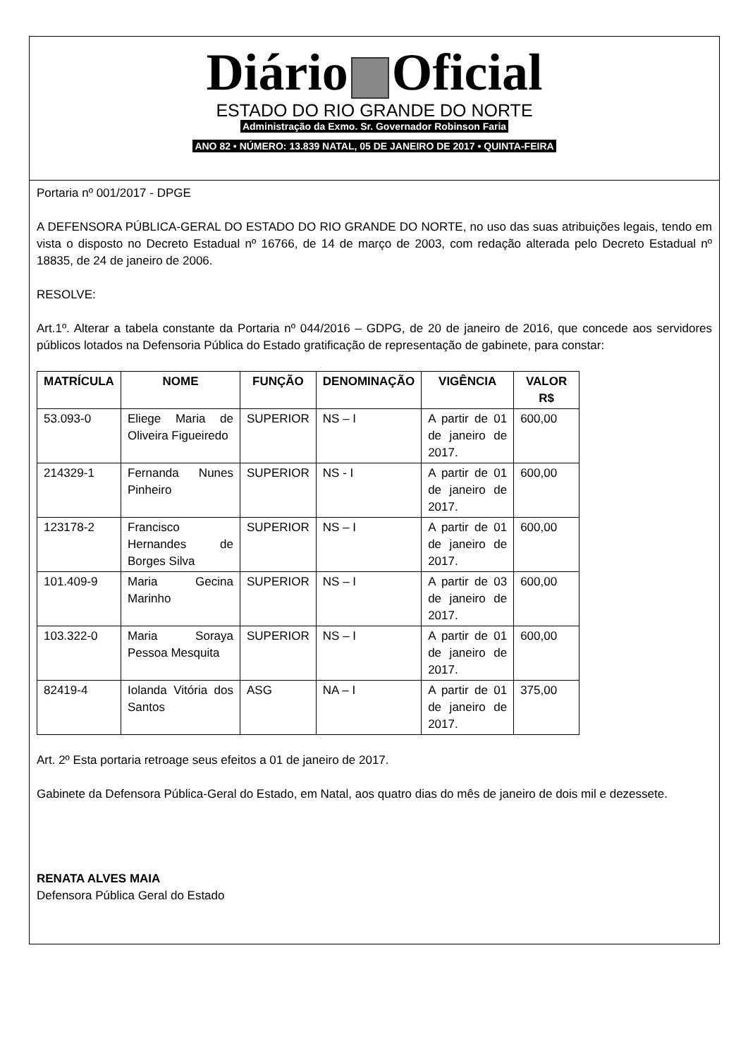Diário Oficial
ESTADO DO RIO GRANDE DO NORTE
Administração da Exmo. Sr. Governador Robinson Faria
ANO 82 • NÚMERO: 13.839 NATAL, 05 DE JANEIRO DE 2017 • QUINTA-FEIRA
Portaria nº 001/2017 - DPGE
A DEFENSORA PÚBLICA-GERAL DO ESTADO DO RIO GRANDE DO NORTE, no uso das suas atribuições legais, tendo em vista o disposto no Decreto Estadual nº 16766, de 14 de março de 2003, com redação alterada pelo Decreto Estadual nº 18835, de 24 de janeiro de 2006.
RESOLVE:
Art.1º. Alterar a tabela constante da Portaria nº 044/2016 – GDPG, de 20 de janeiro de 2016, que concede aos servidores públicos lotados na Defensoria Pública do Estado gratificação de representação de gabinete, para constar:
| MATRÍCULA | NOME | FUNÇÃO | DENOMINAÇÃO | VIGÊNCIA | VALOR R$ |
| --- | --- | --- | --- | --- | --- |
| 53.093-0 | Eliege Maria de Oliveira Figueiredo | SUPERIOR | NS – I | A partir de 01 de janeiro de 2017. | 600,00 |
| 214329-1 | Fernanda Nunes Pinheiro | SUPERIOR | NS - I | A partir de 01 de janeiro de 2017. | 600,00 |
| 123178-2 | Francisco Hernandes de Borges Silva | SUPERIOR | NS – I | A partir de 01 de janeiro de 2017. | 600,00 |
| 101.409-9 | Maria Gecina Marinho | SUPERIOR | NS – I | A partir de 03 de janeiro de 2017. | 600,00 |
| 103.322-0 | Maria Soraya Pessoa Mesquita | SUPERIOR | NS – I | A partir de 01 de janeiro de 2017. | 600,00 |
| 82419-4 | Iolanda Vitória dos Santos | ASG | NA – I | A partir de 01 de janeiro de 2017. | 375,00 |
Art. 2º Esta portaria retroage seus efeitos a 01 de janeiro de 2017.
Gabinete da Defensora Pública-Geral do Estado, em Natal, aos quatro dias do mês de janeiro de dois mil e dezessete.
RENATA ALVES MAIA
Defensora Pública Geral do Estado